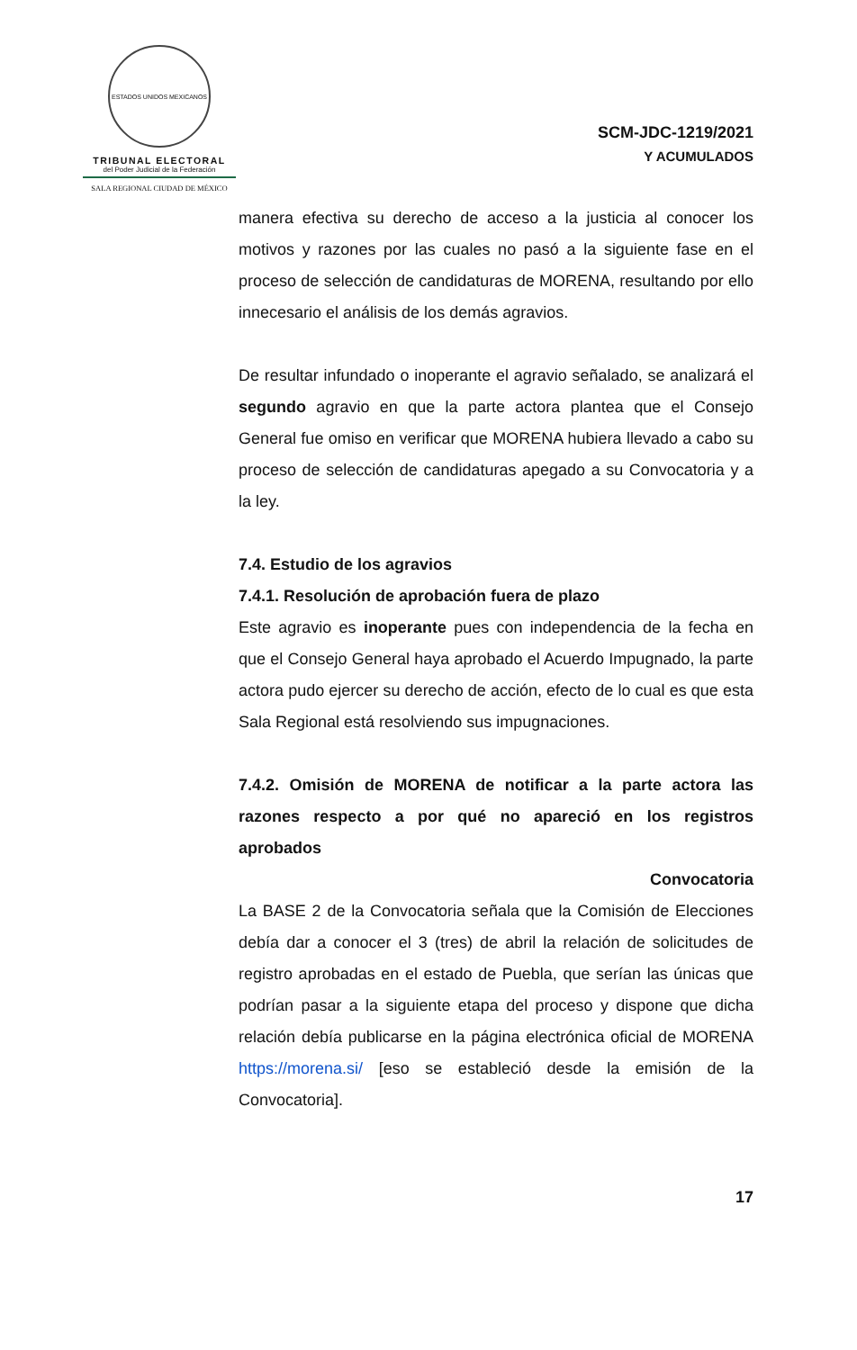ESTADOS UNIDOS MEXICANOS
TRIBUNAL ELECTORAL
del Poder Judicial de la Federación
SALA REGIONAL CIUDAD DE MÉXICO
SCM-JDC-1219/2021
Y ACUMULADOS
manera efectiva su derecho de acceso a la justicia al conocer los motivos y razones por las cuales no pasó a la siguiente fase en el proceso de selección de candidaturas de MORENA, resultando por ello innecesario el análisis de los demás agravios.
De resultar infundado o inoperante el agravio señalado, se analizará el segundo agravio en que la parte actora plantea que el Consejo General fue omiso en verificar que MORENA hubiera llevado a cabo su proceso de selección de candidaturas apegado a su Convocatoria y a la ley.
7.4. Estudio de los agravios
7.4.1. Resolución de aprobación fuera de plazo
Este agravio es inoperante pues con independencia de la fecha en que el Consejo General haya aprobado el Acuerdo Impugnado, la parte actora pudo ejercer su derecho de acción, efecto de lo cual es que esta Sala Regional está resolviendo sus impugnaciones.
7.4.2. Omisión de MORENA de notificar a la parte actora las razones respecto a por qué no apareció en los registros aprobados
Convocatoria
La BASE 2 de la Convocatoria señala que la Comisión de Elecciones debía dar a conocer el 3 (tres) de abril la relación de solicitudes de registro aprobadas en el estado de Puebla, que serían las únicas que podrían pasar a la siguiente etapa del proceso y dispone que dicha relación debía publicarse en la página electrónica oficial de MORENA https://morena.si/ [eso se estableció desde la emisión de la Convocatoria].
17